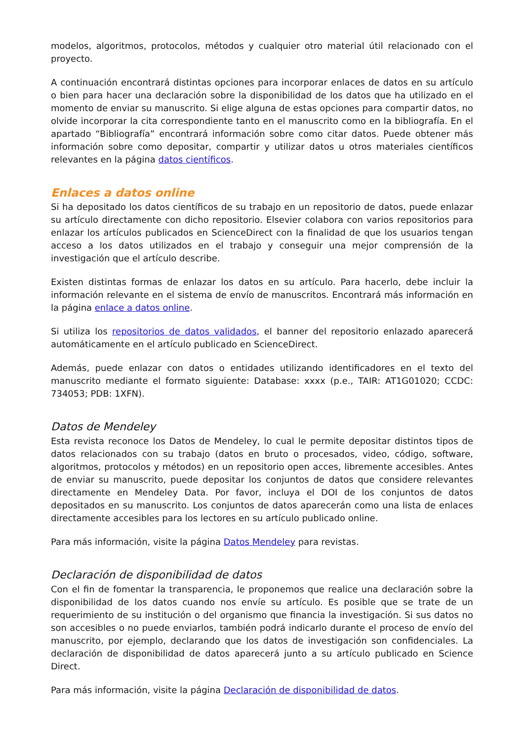modelos, algoritmos, protocolos, métodos y cualquier otro material útil relacionado con el proyecto.
A continuación encontrará distintas opciones para incorporar enlaces de datos en su artículo o bien para hacer una declaración sobre la disponibilidad de los datos que ha utilizado en el momento de enviar su manuscrito. Si elige alguna de estas opciones para compartir datos, no olvide incorporar la cita correspondiente tanto en el manuscrito como en la bibliografía. En el apartado “Bibliografía” encontrará información sobre como citar datos. Puede obtener más información sobre como depositar, compartir y utilizar datos u otros materiales científicos relevantes en la página datos científicos.
Enlaces a datos online
Si ha depositado los datos científicos de su trabajo en un repositorio de datos, puede enlazar su artículo directamente con dicho repositorio. Elsevier colabora con varios repositorios para enlazar los artículos publicados en ScienceDirect con la finalidad de que los usuarios tengan acceso a los datos utilizados en el trabajo y conseguir una mejor comprensión de la investigación que el artículo describe.
Existen distintas formas de enlazar los datos en su artículo. Para hacerlo, debe incluir la información relevante en el sistema de envío de manuscritos. Encontrará más información en la página enlace a datos online.
Si utiliza los repositorios de datos validados, el banner del repositorio enlazado aparecerá automáticamente en el artículo publicado en ScienceDirect.
Además, puede enlazar con datos o entidades utilizando identificadores en el texto del manuscrito mediante el formato siguiente: Database: xxxx (p.e., TAIR: AT1G01020; CCDC: 734053; PDB: 1XFN).
Datos de Mendeley
Esta revista reconoce los Datos de Mendeley, lo cual le permite depositar distintos tipos de datos relacionados con su trabajo (datos en bruto o procesados, video, código, software, algoritmos, protocolos y métodos) en un repositorio open acces, libremente accesibles. Antes de enviar su manuscrito, puede depositar los conjuntos de datos que considere relevantes directamente en Mendeley Data. Por favor, incluya el DOI de los conjuntos de datos depositados en su manuscrito. Los conjuntos de datos aparecerán como una lista de enlaces directamente accesibles para los lectores en su artículo publicado online.
Para más información, visite la página Datos Mendeley para revistas.
Declaración de disponibilidad de datos
Con el fin de fomentar la transparencia, le proponemos que realice una declaración sobre la disponibilidad de los datos cuando nos envíe su artículo. Es posible que se trate de un requerimiento de su institución o del organismo que financia la investigación. Si sus datos no son accesibles o no puede enviarlos, también podrá indicarlo durante el proceso de envío del manuscrito, por ejemplo, declarando que los datos de investigación son confidenciales. La declaración de disponibilidad de datos aparecerá junto a su artículo publicado en Science Direct.
Para más información, visite la página Declaración de disponibilidad de datos.